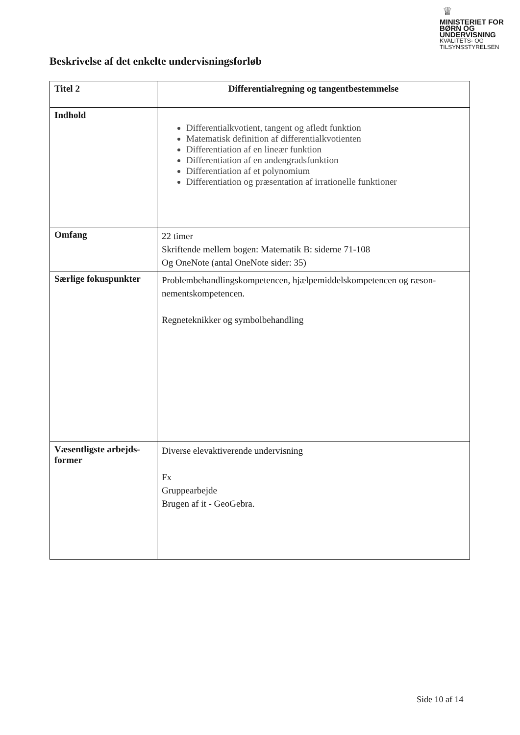♕
MINISTERIET FOR
BØRN OG
UNDERVISNING
KVALITETS- OG
TILSYNSSTYRELSEN
Beskrivelse af det enkelte undervisningsforløb
| Titel 2 | Differentialregning og tangentbestemmelse |
| Indhold | Differentialkvotient, tangent og afledt funktion Matematisk definition af differentialkvotienten Differentiation af en lineær funktion Differentiation af en andengradsfunktion Differentiation af et polynomium Differentiation og præsentation af irrationelle funktioner |
| Omfang | 22 timer Skriftende mellem bogen: Matematik B: siderne 71-108 Og OneNote (antal OneNote sider: 35) |
| Særlige fokuspunkter | Problembehandlingskompetencen, hjælpemiddelskompetencen og ræson-nementskompetencen. Regneteknikker og symbolbehandling |
| Væsentligste arbejds-former | Diverse elevaktiverende undervisning Fx Gruppearbejde Brugen af it - GeoGebra. |
Side 10 af 14